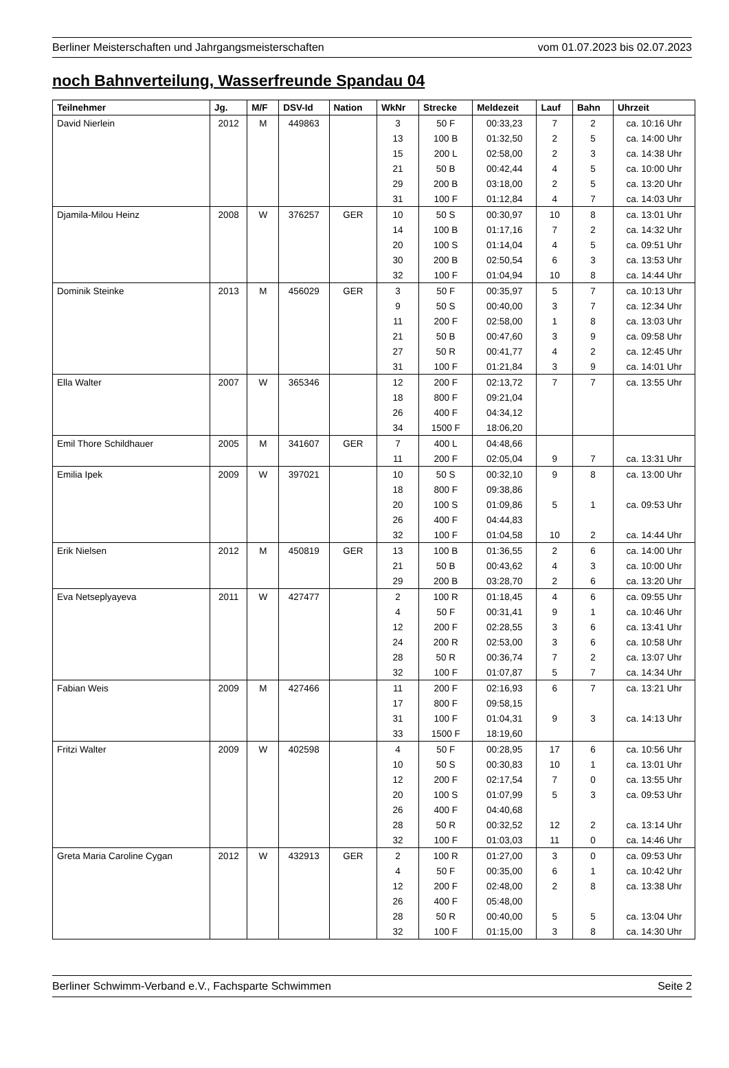Berliner Meisterschaften und Jahrgangsmeisterschaften vom 01.07.2023 bis 02.07.2023
noch Bahnverteilung, Wasserfreunde Spandau 04
| Teilnehmer | Jg. | M/F | DSV-Id | Nation | WkNr | Strecke | Meldezeit | Lauf | Bahn | Uhrzeit |
| --- | --- | --- | --- | --- | --- | --- | --- | --- | --- | --- |
| David Nierlein | 2012 | M | 449863 | | 3 | 50 F | 00:33,23 | 7 | 2 | ca. 10:16 Uhr |
| | | | | | 13 | 100 B | 01:32,50 | 2 | 5 | ca. 14:00 Uhr |
| | | | | | 15 | 200 L | 02:58,00 | 2 | 3 | ca. 14:38 Uhr |
| | | | | | 21 | 50 B | 00:42,44 | 4 | 5 | ca. 10:00 Uhr |
| | | | | | 29 | 200 B | 03:18,00 | 2 | 5 | ca. 13:20 Uhr |
| | | | | | 31 | 100 F | 01:12,84 | 4 | 7 | ca. 14:03 Uhr |
| Djamila-Milou Heinz | 2008 | W | 376257 | GER | 10 | 50 S | 00:30,97 | 10 | 8 | ca. 13:01 Uhr |
| | | | | | 14 | 100 B | 01:17,16 | 7 | 2 | ca. 14:32 Uhr |
| | | | | | 20 | 100 S | 01:14,04 | 4 | 5 | ca. 09:51 Uhr |
| | | | | | 30 | 200 B | 02:50,54 | 6 | 3 | ca. 13:53 Uhr |
| | | | | | 32 | 100 F | 01:04,94 | 10 | 8 | ca. 14:44 Uhr |
| Dominik Steinke | 2013 | M | 456029 | GER | 3 | 50 F | 00:35,97 | 5 | 7 | ca. 10:13 Uhr |
| | | | | | 9 | 50 S | 00:40,00 | 3 | 7 | ca. 12:34 Uhr |
| | | | | | 11 | 200 F | 02:58,00 | 1 | 8 | ca. 13:03 Uhr |
| | | | | | 21 | 50 B | 00:47,60 | 3 | 9 | ca. 09:58 Uhr |
| | | | | | 27 | 50 R | 00:41,77 | 4 | 2 | ca. 12:45 Uhr |
| | | | | | 31 | 100 F | 01:21,84 | 3 | 9 | ca. 14:01 Uhr |
| Ella Walter | 2007 | W | 365346 | | 12 | 200 F | 02:13,72 | 7 | 7 | ca. 13:55 Uhr |
| | | | | | 18 | 800 F | 09:21,04 | | | |
| | | | | | 26 | 400 F | 04:34,12 | | | |
| | | | | | 34 | 1500 F | 18:06,20 | | | |
| Emil Thore Schildhauer | 2005 | M | 341607 | GER | 7 | 400 L | 04:48,66 | | | |
| | | | | | 11 | 200 F | 02:05,04 | 9 | 7 | ca. 13:31 Uhr |
| Emilia Ipek | 2009 | W | 397021 | | 10 | 50 S | 00:32,10 | 9 | 8 | ca. 13:00 Uhr |
| | | | | | 18 | 800 F | 09:38,86 | | | |
| | | | | | 20 | 100 S | 01:09,86 | 5 | 1 | ca. 09:53 Uhr |
| | | | | | 26 | 400 F | 04:44,83 | | | |
| | | | | | 32 | 100 F | 01:04,58 | 10 | 2 | ca. 14:44 Uhr |
| Erik Nielsen | 2012 | M | 450819 | GER | 13 | 100 B | 01:36,55 | 2 | 6 | ca. 14:00 Uhr |
| | | | | | 21 | 50 B | 00:43,62 | 4 | 3 | ca. 10:00 Uhr |
| | | | | | 29 | 200 B | 03:28,70 | 2 | 6 | ca. 13:20 Uhr |
| Eva Netseplyayeva | 2011 | W | 427477 | | 2 | 100 R | 01:18,45 | 4 | 6 | ca. 09:55 Uhr |
| | | | | | 4 | 50 F | 00:31,41 | 9 | 1 | ca. 10:46 Uhr |
| | | | | | 12 | 200 F | 02:28,55 | 3 | 6 | ca. 13:41 Uhr |
| | | | | | 24 | 200 R | 02:53,00 | 3 | 6 | ca. 10:58 Uhr |
| | | | | | 28 | 50 R | 00:36,74 | 7 | 2 | ca. 13:07 Uhr |
| | | | | | 32 | 100 F | 01:07,87 | 5 | 7 | ca. 14:34 Uhr |
| Fabian Weis | 2009 | M | 427466 | | 11 | 200 F | 02:16,93 | 6 | 7 | ca. 13:21 Uhr |
| | | | | | 17 | 800 F | 09:58,15 | | | |
| | | | | | 31 | 100 F | 01:04,31 | 9 | 3 | ca. 14:13 Uhr |
| | | | | | 33 | 1500 F | 18:19,60 | | | |
| Fritzi Walter | 2009 | W | 402598 | | 4 | 50 F | 00:28,95 | 17 | 6 | ca. 10:56 Uhr |
| | | | | | 10 | 50 S | 00:30,83 | 10 | 1 | ca. 13:01 Uhr |
| | | | | | 12 | 200 F | 02:17,54 | 7 | 0 | ca. 13:55 Uhr |
| | | | | | 20 | 100 S | 01:07,99 | 5 | 3 | ca. 09:53 Uhr |
| | | | | | 26 | 400 F | 04:40,68 | | | |
| | | | | | 28 | 50 R | 00:32,52 | 12 | 2 | ca. 13:14 Uhr |
| | | | | | 32 | 100 F | 01:03,03 | 11 | 0 | ca. 14:46 Uhr |
| Greta Maria Caroline Cygan | 2012 | W | 432913 | GER | 2 | 100 R | 01:27,00 | 3 | 0 | ca. 09:53 Uhr |
| | | | | | 4 | 50 F | 00:35,00 | 6 | 1 | ca. 10:42 Uhr |
| | | | | | 12 | 200 F | 02:48,00 | 2 | 8 | ca. 13:38 Uhr |
| | | | | | 26 | 400 F | 05:48,00 | | | |
| | | | | | 28 | 50 R | 00:40,00 | 5 | 5 | ca. 13:04 Uhr |
| | | | | | 32 | 100 F | 01:15,00 | 3 | 8 | ca. 14:30 Uhr |
Berliner Schwimm-Verband e.V., Fachsparte Schwimmen Seite 2